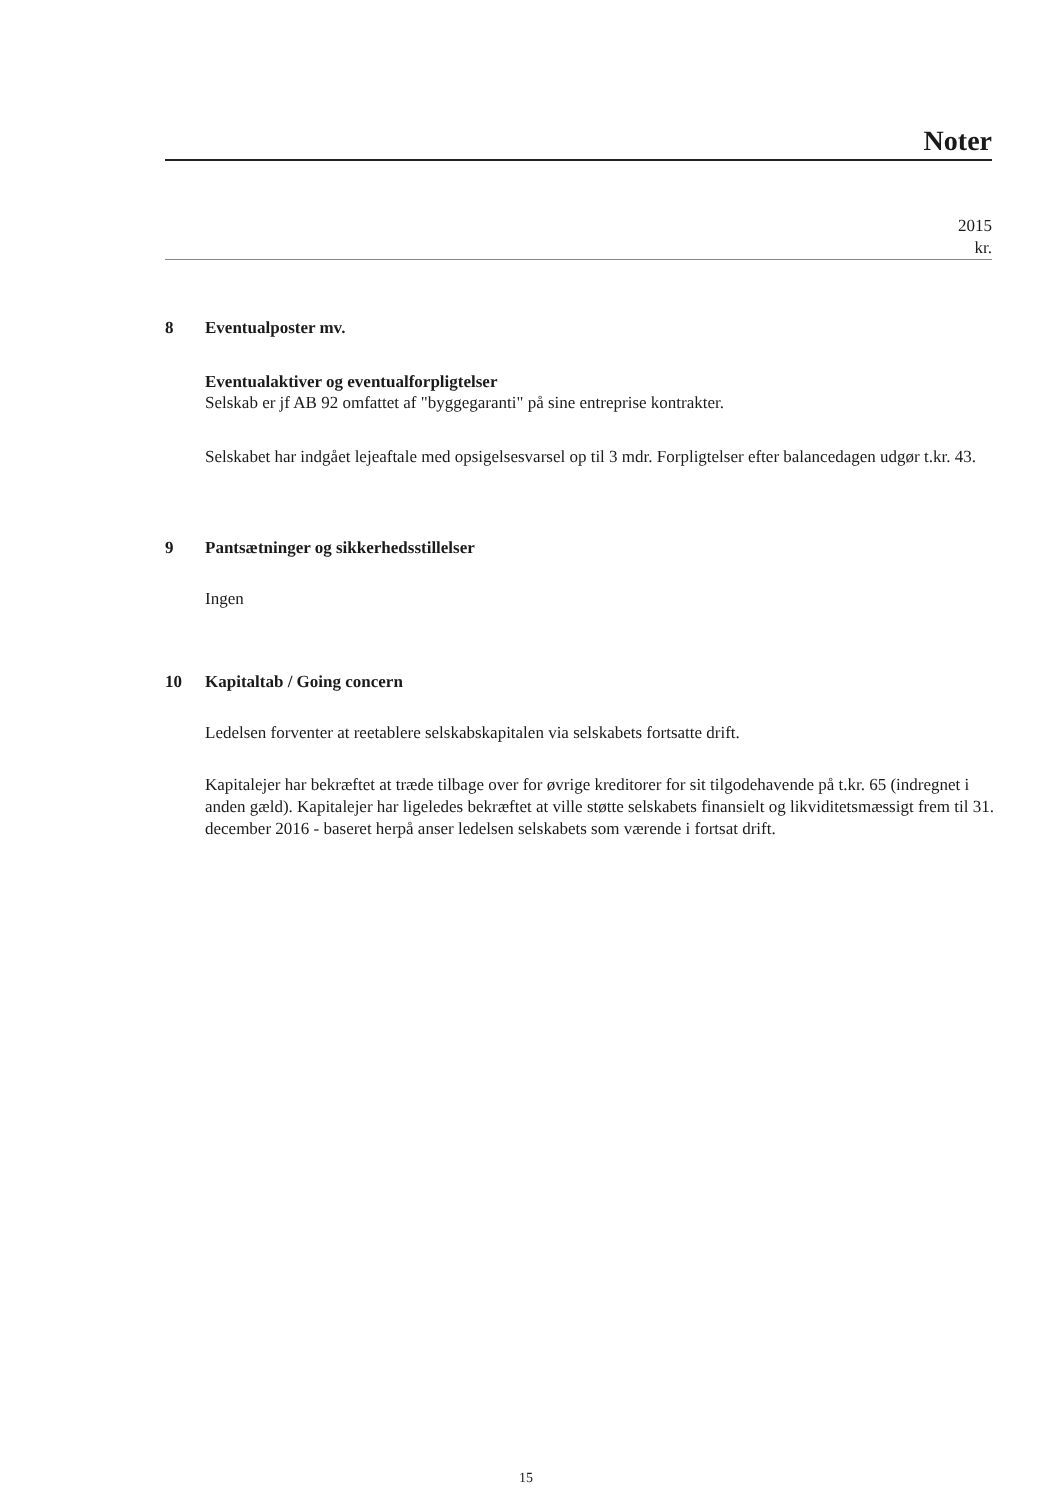Noter
2015
kr.
8 Eventualposter mv.
Eventualaktiver og eventualforpligtelser
Selskab er jf AB 92 omfattet af "byggegaranti" på sine entreprise kontrakter.
Selskabet har indgået lejeaftale med opsigelsesvarsel op til 3 mdr. Forpligtelser efter balancedagen udgør t.kr. 43.
9 Pantsætninger og sikkerhedsstillelser
Ingen
10 Kapitaltab / Going concern
Ledelsen forventer at reetablere selskabskapitalen via selskabets fortsatte drift.
Kapitalejer har bekræftet at træde tilbage over for øvrige kreditorer for sit tilgodehavende på t.kr. 65 (indregnet i anden gæld). Kapitalejer har ligeledes bekræftet at ville støtte selskabets finansielt og likviditetsmæssigt frem til 31. december 2016 - baseret herpå anser ledelsen selskabets som værende i fortsat drift.
15